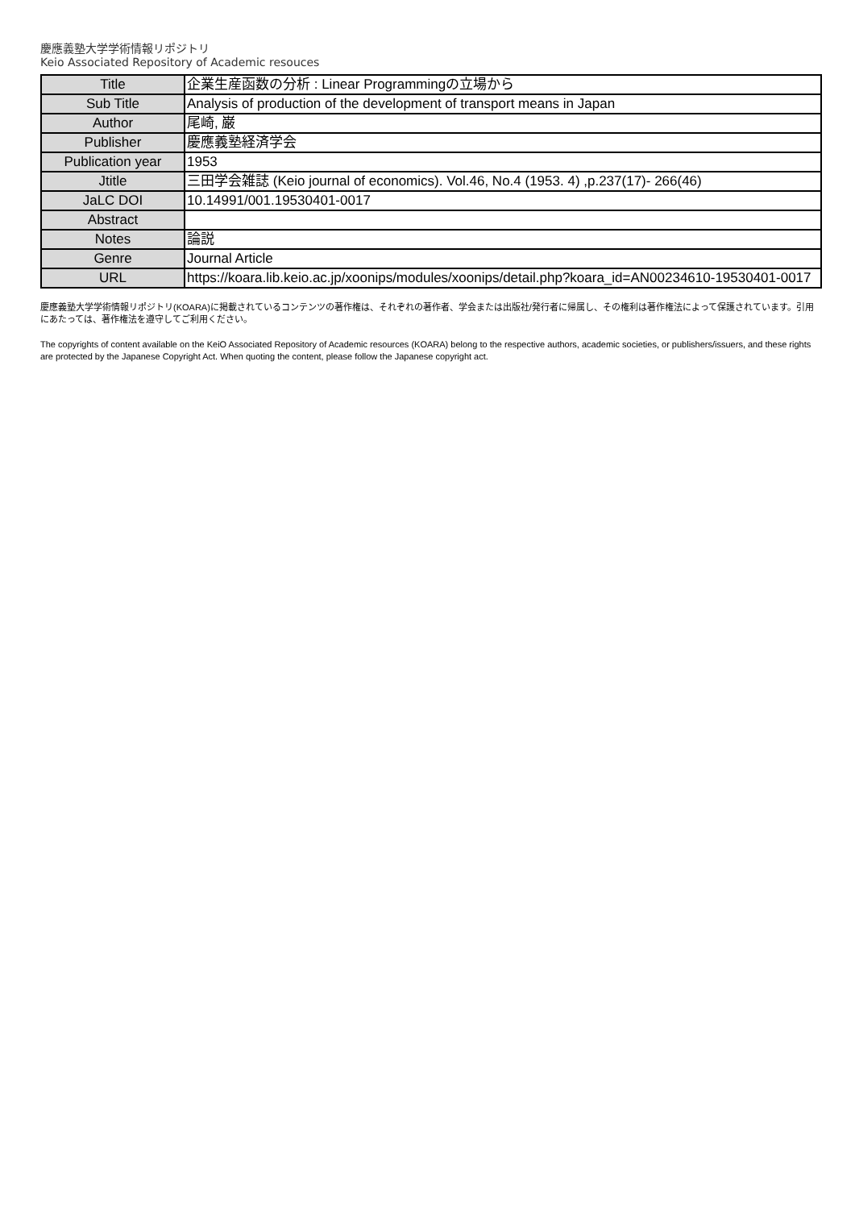慶應義塾大学学術情報リポジトリ
Keio Associated Repository of Academic resouces
| Title | 企業生産函数の分析 : Linear Programmingの立場から |
| Sub Title | Analysis of production of the development of transport means in Japan |
| Author | 尾崎, 巌 |
| Publisher | 慶應義塾経済学会 |
| Publication year | 1953 |
| Jtitle | 三田学会雑誌 (Keio journal of economics). Vol.46, No.4 (1953. 4) ,p.237(17)- 266(46) |
| JaLC DOI | 10.14991/001.19530401-0017 |
| Abstract | |
| Notes | 論説 |
| Genre | Journal Article |
| URL | https://koara.lib.keio.ac.jp/xoonips/modules/xoonips/detail.php?koara_id=AN00234610-19530401-0017 |
慶應義塾大学学術情報リポジトリ(KOARA)に掲載されているコンテンツの著作権は、それぞれの著作者、学会または出版社/発行者に帰属し、その権利は著作権法によって保護されています。引用にあたっては、著作権法を遵守してご利用ください。
The copyrights of content available on the KeiO Associated Repository of Academic resources (KOARA) belong to the respective authors, academic societies, or publishers/issuers, and these rights are protected by the Japanese Copyright Act. When quoting the content, please follow the Japanese copyright act.